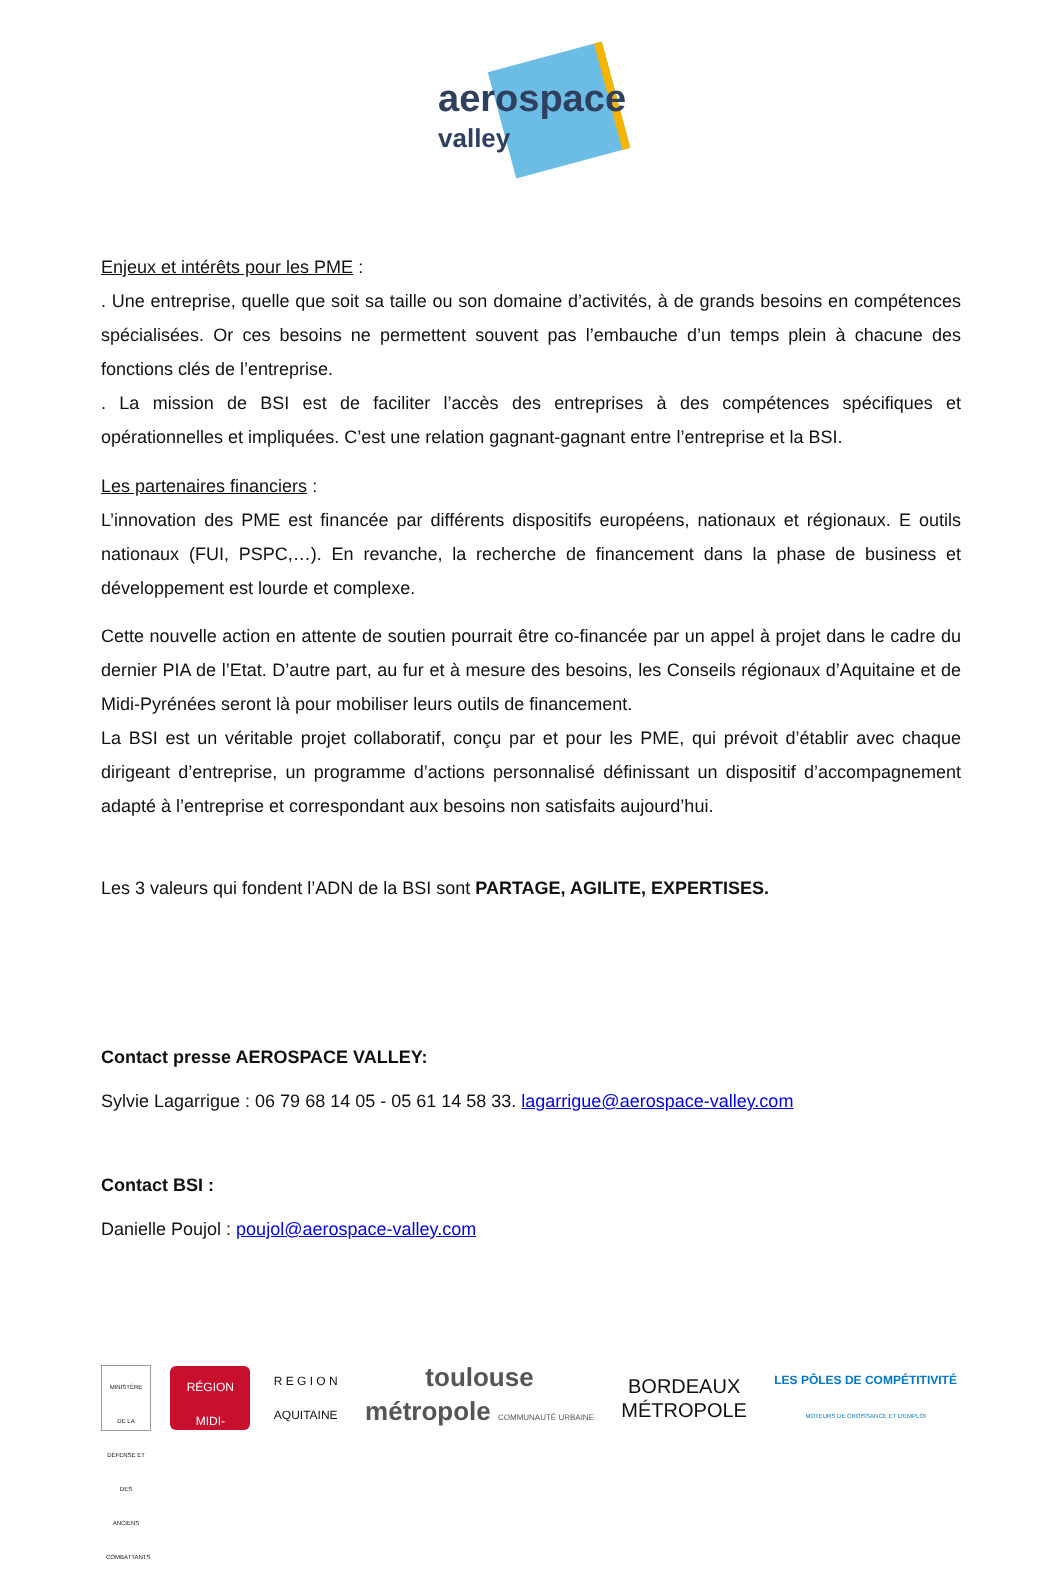aerospace
valley
Enjeux et intérêts pour les PME :
. Une entreprise, quelle que soit sa taille ou son domaine d’activités, à de grands besoins en compétences spécialisées. Or ces besoins ne permettent souvent pas l’embauche d’un temps plein à chacune des fonctions clés de l’entreprise.
. La mission de BSI est de faciliter l’accès des entreprises à des compétences spécifiques et opérationnelles et impliquées. C’est une relation gagnant-gagnant entre l’entreprise et la BSI.
Les partenaires financiers :
L’innovation des PME est financée par différents dispositifs européens, nationaux et régionaux. E outils nationaux (FUI, PSPC,…). En revanche, la recherche de financement dans la phase de business et développement est lourde et complexe.
Cette nouvelle action en attente de soutien pourrait être co-financée par un appel à projet dans le cadre du dernier PIA de l’Etat. D’autre part, au fur et à mesure des besoins, les Conseils régionaux d’Aquitaine et de Midi-Pyrénées seront là pour mobiliser leurs outils de financement.
La BSI est un véritable projet collaboratif, conçu par et pour les PME, qui prévoit d’établir avec chaque dirigeant d’entreprise, un programme d’actions personnalisé définissant un dispositif d’accompagnement adapté à l’entreprise et correspondant aux besoins non satisfaits aujourd’hui.
Les 3 valeurs qui fondent l’ADN de la BSI sont PARTAGE, AGILITE, EXPERTISES.
Contact presse AEROSPACE VALLEY:
Sylvie Lagarrigue : 06 79 68 14 05 - 05 61 14 58 33. lagarrigue@aerospace-valley.com
Contact BSI :
Danielle Poujol : poujol@aerospace-valley.com
MINISTÈRE DE LA DÉFENSE ET DES ANCIENS COMBATTANTS
RÉGION MIDI-PYRÉNÉES
R E G I O N
AQUITAINE
toulouse
métropole COMMUNAUTÉ URBAINE
BORDEAUX
MÉTROPOLE
LES PÔLES DE COMPÉTITIVITÉ
MOTEURS DE CROISSANCE ET D'EMPLOI